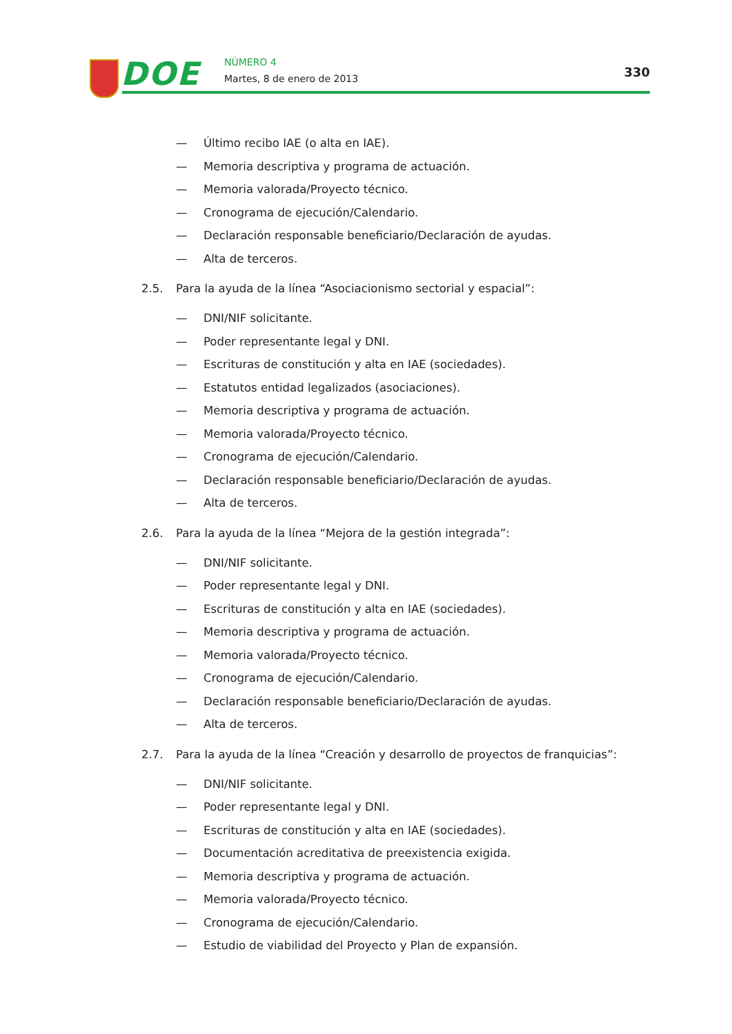DOE NÚMERO 4
Martes, 8 de enero de 2013 330
— Último recibo IAE (o alta en IAE).
— Memoria descriptiva y programa de actuación.
— Memoria valorada/Proyecto técnico.
— Cronograma de ejecución/Calendario.
— Declaración responsable beneficiario/Declaración de ayudas.
— Alta de terceros.
2.5. Para la ayuda de la línea “Asociacionismo sectorial y espacial”:
— DNI/NIF solicitante.
— Poder representante legal y DNI.
— Escrituras de constitución y alta en IAE (sociedades).
— Estatutos entidad legalizados (asociaciones).
— Memoria descriptiva y programa de actuación.
— Memoria valorada/Proyecto técnico.
— Cronograma de ejecución/Calendario.
— Declaración responsable beneficiario/Declaración de ayudas.
— Alta de terceros.
2.6. Para la ayuda de la línea “Mejora de la gestión integrada”:
— DNI/NIF solicitante.
— Poder representante legal y DNI.
— Escrituras de constitución y alta en IAE (sociedades).
— Memoria descriptiva y programa de actuación.
— Memoria valorada/Proyecto técnico.
— Cronograma de ejecución/Calendario.
— Declaración responsable beneficiario/Declaración de ayudas.
— Alta de terceros.
2.7. Para la ayuda de la línea “Creación y desarrollo de proyectos de franquicias”:
— DNI/NIF solicitante.
— Poder representante legal y DNI.
— Escrituras de constitución y alta en IAE (sociedades).
— Documentación acreditativa de preexistencia exigida.
— Memoria descriptiva y programa de actuación.
— Memoria valorada/Proyecto técnico.
— Cronograma de ejecución/Calendario.
— Estudio de viabilidad del Proyecto y Plan de expansión.